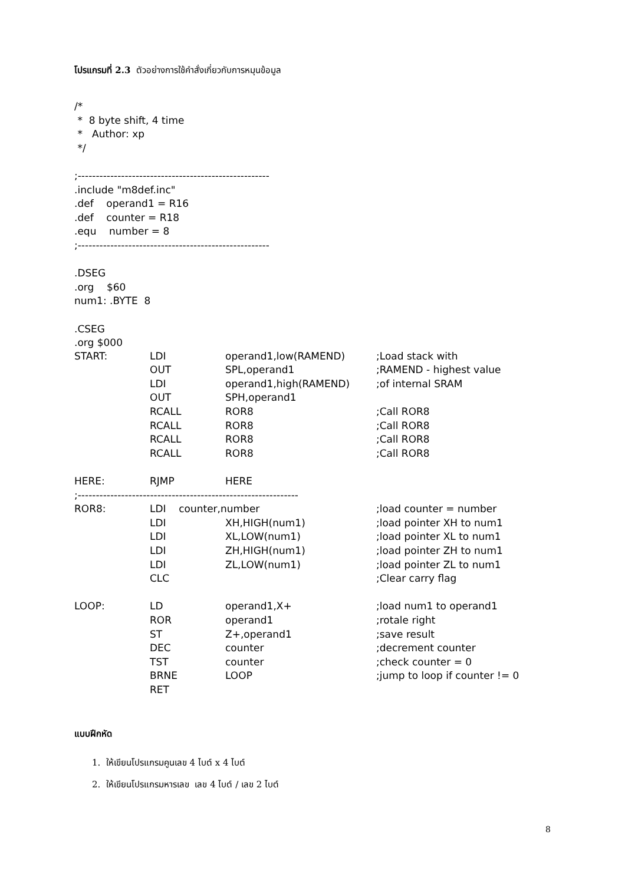โปรแกรมที่ 2.3 ตัวอย่างการใช้คำสั่งเกี่ยวกับการหมุนข้อมูล
/*
* 8 byte shift, 4 time
* Author: xp
*/
;-----------------------------------------------------
.include "m8def.inc"
.def operand1 = R16
.def counter = R18
.equ number = 8
;-----------------------------------------------------
.DSEG
.org $60
num1: .BYTE 8
.CSEG
.org $000
| START: | LDI | operand1,low(RAMEND) | ;Load stack with |
| | OUT | SPL,operand1 | ;RAMEND - highest value |
| | LDI | operand1,high(RAMEND) | ;of internal SRAM |
| | OUT | SPH,operand1 | |
| | RCALL | ROR8 | ;Call ROR8 |
| | RCALL | ROR8 | ;Call ROR8 |
| | RCALL | ROR8 | ;Call ROR8 |
| | RCALL | ROR8 | ;Call ROR8 |
| HERE: | RJMP | HERE | |
| ;------------------------------------------------------------- | | | |
| ROR8: | LDI counter,number | | ;load counter = number |
| | LDI | XH,HIGH(num1) | ;load pointer XH to num1 |
| | LDI | XL,LOW(num1) | ;load pointer XL to num1 |
| | LDI | ZH,HIGH(num1) | ;load pointer ZH to num1 |
| | LDI | ZL,LOW(num1) | ;load pointer ZL to num1 |
| | CLC | | ;Clear carry flag |
| LOOP: | LD | operand1,X+ | ;load num1 to operand1 |
| | ROR | operand1 | ;rotale right |
| | ST | Z+,operand1 | ;save result |
| | DEC | counter | ;decrement counter |
| | TST | counter | ;check counter = 0 |
| | BRNE | LOOP | ;jump to loop if counter != 0 |
| | RET | | |
แบบฝึกหัด
1. ให้เขียนโปรแกรมคูนเลข 4 ไบต์ x 4 ไบต์
2. ให้เขียนโปรแกรมหารเลข เลข 4 ไบต์ / เลข 2 ไบต์
8